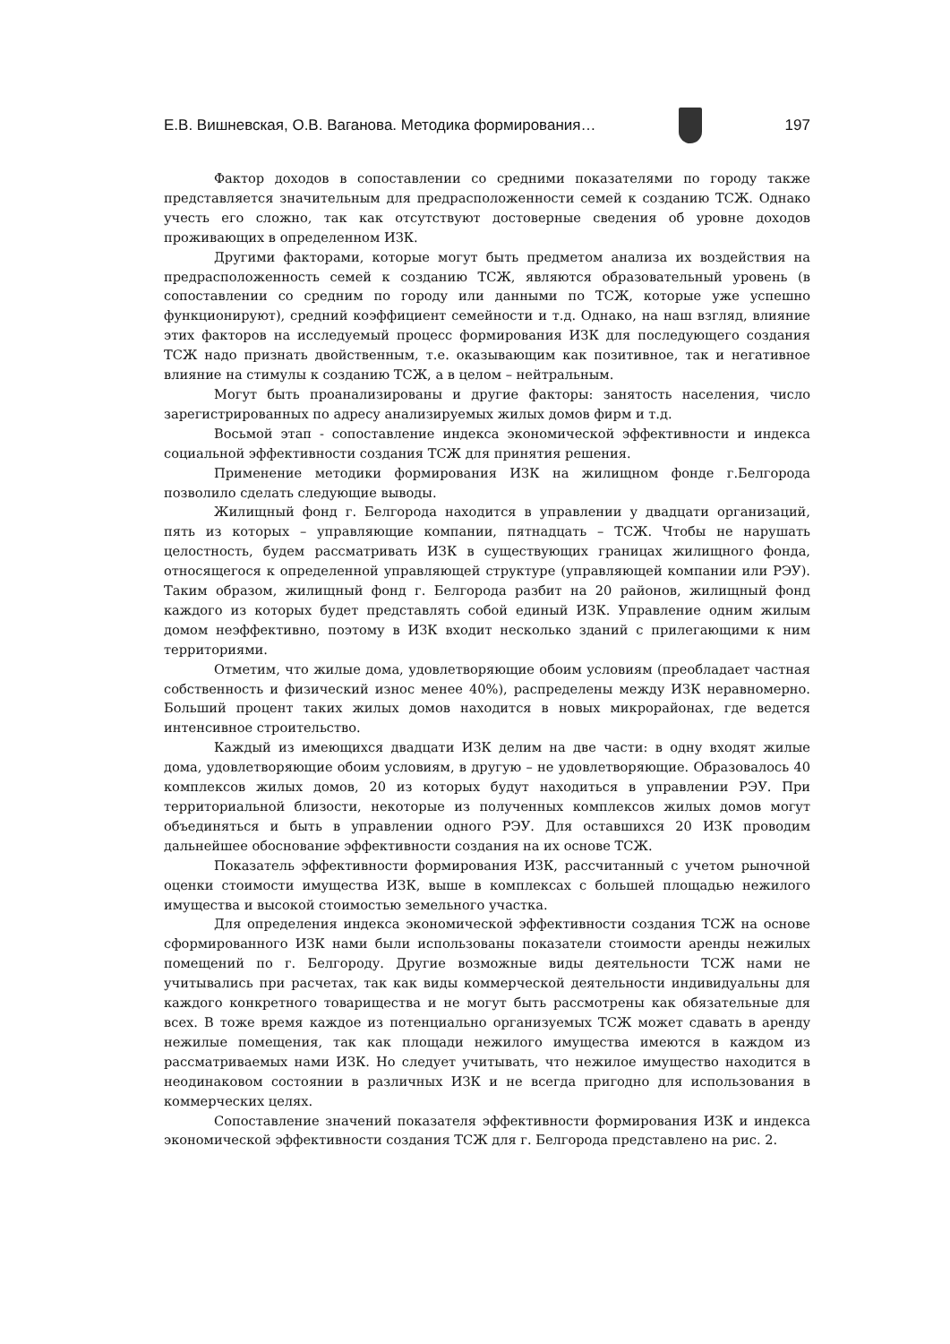Е.В. Вишневская, О.В. Ваганова. Методика формирования… 197
Фактор доходов в сопоставлении со средними показателями по городу также представляется значительным для предрасположенности семей к созданию ТСЖ. Однако учесть его сложно, так как отсутствуют достоверные сведения об уровне доходов проживающих в определенном ИЗК.
Другими факторами, которые могут быть предметом анализа их воздействия на предрасположенность семей к созданию ТСЖ, являются образовательный уровень (в сопоставлении со средним по городу или данными по ТСЖ, которые уже успешно функционируют), средний коэффициент семейности и т.д. Однако, на наш взгляд, влияние этих факторов на исследуемый процесс формирования ИЗК для последующего создания ТСЖ надо признать двойственным, т.е. оказывающим как позитивное, так и негативное влияние на стимулы к созданию ТСЖ, а в целом – нейтральным.
Могут быть проанализированы и другие факторы: занятость населения, число зарегистрированных по адресу анализируемых жилых домов фирм и т.д.
Восьмой этап - сопоставление индекса экономической эффективности и индекса социальной эффективности создания ТСЖ для принятия решения.
Применение методики формирования ИЗК на жилищном фонде г.Белгорода позволило сделать следующие выводы.
Жилищный фонд г. Белгорода находится в управлении у двадцати организаций, пять из которых – управляющие компании, пятнадцать – ТСЖ. Чтобы не нарушать целостность, будем рассматривать ИЗК в существующих границах жилищного фонда, относящегося к определенной управляющей структуре (управляющей компании или РЭУ). Таким образом, жилищный фонд г. Белгорода разбит на 20 районов, жилищный фонд каждого из которых будет представлять собой единый ИЗК. Управление одним жилым домом неэффективно, поэтому в ИЗК входит несколько зданий с прилегающими к ним территориями.
Отметим, что жилые дома, удовлетворяющие обоим условиям (преобладает частная собственность и физический износ менее 40%), распределены между ИЗК неравномерно. Больший процент таких жилых домов находится в новых микрорайонах, где ведется интенсивное строительство.
Каждый из имеющихся двадцати ИЗК делим на две части: в одну входят жилые дома, удовлетворяющие обоим условиям, в другую – не удовлетворяющие. Образовалось 40 комплексов жилых домов, 20 из которых будут находиться в управлении РЭУ. При территориальной близости, некоторые из полученных комплексов жилых домов могут объединяться и быть в управлении одного РЭУ. Для оставшихся 20 ИЗК проводим дальнейшее обоснование эффективности создания на их основе ТСЖ.
Показатель эффективности формирования ИЗК, рассчитанный с учетом рыночной оценки стоимости имущества ИЗК, выше в комплексах с большей площадью нежилого имущества и высокой стоимостью земельного участка.
Для определения индекса экономической эффективности создания ТСЖ на основе сформированного ИЗК нами были использованы показатели стоимости аренды нежилых помещений по г. Белгороду. Другие возможные виды деятельности ТСЖ нами не учитывались при расчетах, так как виды коммерческой деятельности индивидуальны для каждого конкретного товарищества и не могут быть рассмотрены как обязательные для всех. В тоже время каждое из потенциально организуемых ТСЖ может сдавать в аренду нежилые помещения, так как площади нежилого имущества имеются в каждом из рассматриваемых нами ИЗК. Но следует учитывать, что нежилое имущество находится в неодинаковом состоянии в различных ИЗК и не всегда пригодно для использования в коммерческих целях.
Сопоставление значений показателя эффективности формирования ИЗК и индекса экономической эффективности создания ТСЖ для г. Белгорода представлено на рис. 2.